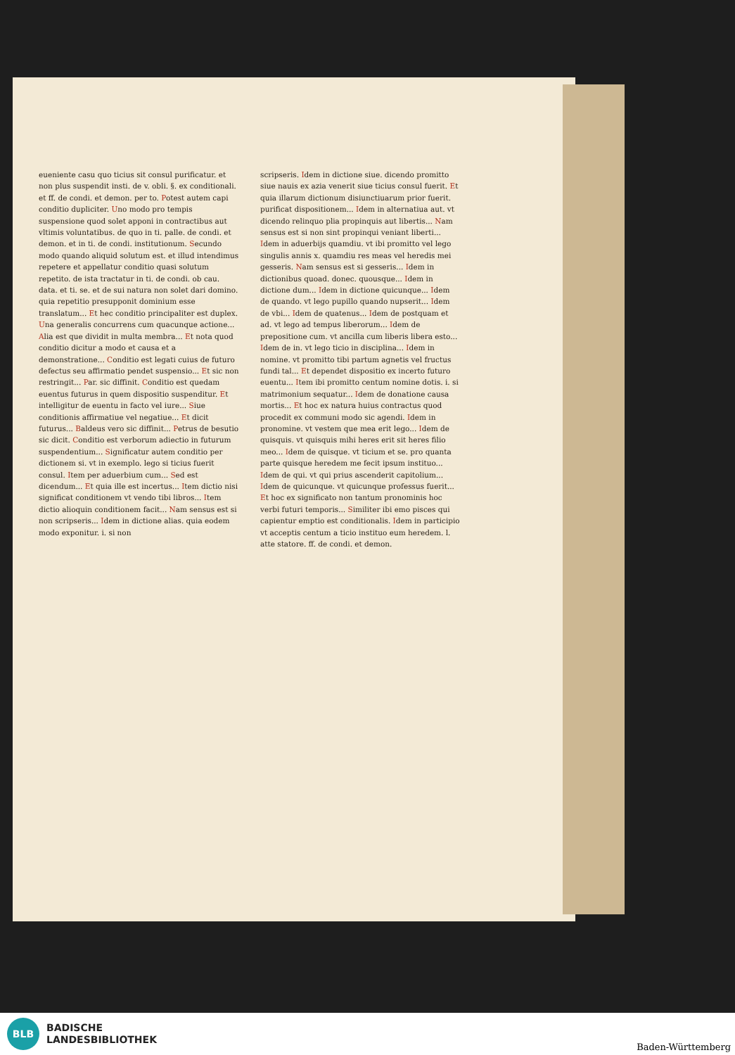eueniente casu quo ticius sit consul purificatur. et non plus suspendit insti. de v. obli. §. ex conditionali. et ff. de condi. et demon. per to. Potest autem capi conditio dupliciter. Uno modo pro tempis suspensione quod solet apponi in contractibus aut vltimis voluntatibus. de quo in ti. palle. de condi. et demon. et in ti. de condi. institutionum. Secundo modo quando aliquid solutum est. et illud intendimus repetere et appellatur conditio quasi solutum repetito. de ista tractatur in ti. de condi. ob cau. data. et ti. se. et de sui natura non solet dari domino. quia repetitio presupponit dominium esse translatum... Et hec conditio principaliter est duplex. Una generalis concurrens cum quacunque actione... Alia est que dividit in multa membra... Et nota quod conditio dicitur a modo et causa et a demonstratione... Conditio est legati cuius de futuro defectus seu affirmatio pendet suspensio... Et sic non restringit... Par. sic diffinit. Conditio est quedam euentus futurus in quem dispositio suspenditur. Et intelligitur de euentu in facto vel iure... Siue conditionis affirmatiue vel negatiue... Et dicit futurus... Baldeus vero sic diffinit... Petrus de besutio sic dicit. Conditio est verborum adiectio in futurum suspendentium... Significatur autem conditio per dictionem si. vt in exemplo. lego si ticius fuerit consul. Item per aduerbium cum... Sed est dicendum... Et quia ille est incertus... Item dictio nisi significat conditionem vt vendo tibi libros... Item dictio alioquin conditionem facit... Nam sensus est si non scripseris... Idem in dictione alias. quia eodem modo exponitur. i. si non
scripseris. Idem in dictione siue. dicendo promitto siue nauis ex azia venerit siue ticius consul fuerit. Et quia illarum dictionum disiunctiuarum prior fuerit. purificat dispositionem... Idem in alternatiua aut. vt dicendo relinquo plia propinquis aut libertis... Nam sensus est si non sint propinqui veniant liberti... Idem in aduerbijs quamdiu. vt ibi promitto vel lego singulis annis x. quamdiu res meas vel heredis mei gesseris. Nam sensus est si gesseris... Idem in dictionibus quoad. donec. quousque... Idem in dictione dum... Idem in dictione quicunque... Idem de quando. vt lego pupillo quando nupserit... Idem de vbi... Idem de quatenus... Idem de postquam et ad. vt lego ad tempus liberorum... Idem de prepositione cum. vt ancilla cum liberis libera esto... Idem de in. vt lego ticio in disciplina... Idem in nomine. vt promitto tibi partum agnetis vel fructus fundi tal... Et dependet dispositio ex incerto futuro euentu... Item ibi promitto centum nomine dotis. i. si matrimonium sequatur... Idem de donatione causa mortis... Et hoc ex natura huius contractus quod procedit ex communi modo sic agendi. Idem in pronomine. vt vestem que mea erit lego... Idem de quisquis. vt quisquis mihi heres erit sit heres filio meo... Idem de quisque. vt ticium et se. pro quanta parte quisque heredem me fecit ipsum instituo... Idem de qui. vt qui prius ascenderit capitolium... Idem de quicunque. vt quicunque professus fuerit... Et hoc ex significato non tantum pronominis hoc verbi futuri temporis... Similiter ibi emo pisces qui capientur emptio est conditionalis. Idem in participio vt acceptis centum a ticio instituo eum heredem. l. atte statore. ff. de condi. et demon.
BLB
BADISCHE
LANDESBIBLIOTHEK
Baden-Württemberg